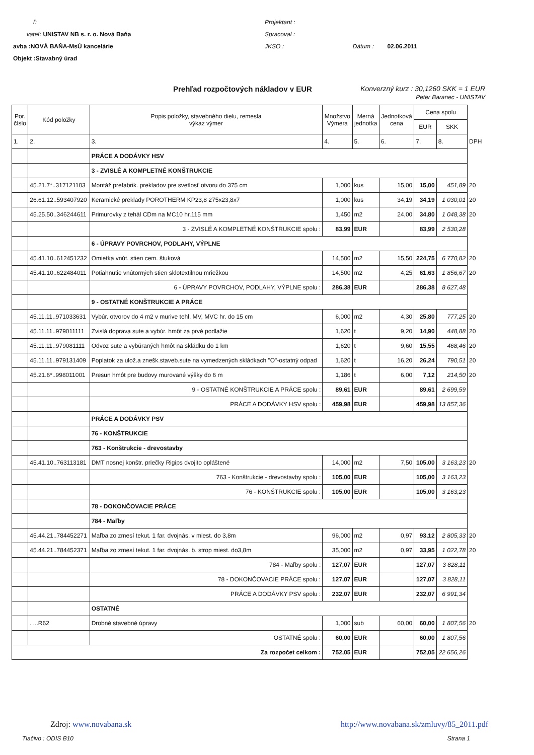ľ:
vateľ: UNISTAV NB s. r. o. Nová Baňa
avba :NOVÁ BAŇA-MsÚ kancelárie
Objekt :Stavabný úrad
Projektant :
Spracoval :
JKSO : Dátum : 02.06.2011
Prehľad rozpočtových nákladov v EUR Konverzný kurz : 30,1260 SKK = 1 EUR
Peter Baranec - UNISTAV
| Por. číslo | Kód položky | Popis položky, stavebného dielu, remesla výkaz výmer | Množstvo Výmera | Merná jednotka | Jednotková cena | Cena spolu | | |
| --- | --- | --- | --- | --- | --- | --- | --- | --- |
| | | | | | | EUR | SKK | |
| 1. | 2. | 3. | 4. | 5. | 6. | 7. | 8. | DPH |
| | | PRÁCE A DODÁVKY HSV | | | | | | |
| | | 3 - ZVISLÉ A KOMPLETNÉ KONŠTRUKCIE | | | | | | |
| | 45.21.7*..317121103 | Montáž prefabrik. prekladov pre svetlosť otvoru do 375 cm | 1,000 | kus | 15,00 | 15,00 | 451,89 | 20 |
| | 26.61.12..593407920 | Keramické preklady POROTHERM KP23,8 275x23,8x7 | 1,000 | kus | 34,19 | 34,19 | 1 030,01 | 20 |
| | 45.25.50..346244611 | Primurovky z tehál CDm na MC10 hr.115 mm | 1,450 | m2 | 24,00 | 34,80 | 1 048,38 | 20 |
| | | 3 - ZVISLÉ A KOMPLETNÉ KONŠTRUKCIE spolu : | 83,99 | EUR | | 83,99 | 2 530,28 | |
| | | 6 - ÚPRAVY POVRCHOV, PODLAHY, VÝPLNE | | | | | | |
| | 45.41.10..612451232 | Omietka vnút. stien cem. štuková | 14,500 | m2 | 15,50 | 224,75 | 6 770,82 | 20 |
| | 45.41.10..622484011 | Potiahnutie vnútorných stien sklotextilnou mriežkou | 14,500 | m2 | 4,25 | 61,63 | 1 856,67 | 20 |
| | | 6 - ÚPRAVY POVRCHOV, PODLAHY, VÝPLNE spolu : | 286,38 | EUR | | 286,38 | 8 627,48 | |
| | | 9 - OSTATNÉ KONŠTRUKCIE A PRÁCE | | | | | | |
| | 45.11.11..971033631 | Vybúr. otvorov do 4 m2 v murive tehl. MV, MVC hr. do 15 cm | 6,000 | m2 | 4,30 | 25,80 | 777,25 | 20 |
| | 45.11.11..979011111 | Zvislá doprava sute a vybúr. hmôt za prvé podlažie | 1,620 | t | 9,20 | 14,90 | 448,88 | 20 |
| | 45.11.11..979081111 | Odvoz sute a vybúraných hmôt na skládku do 1 km | 1,620 | t | 9,60 | 15,55 | 468,46 | 20 |
| | 45.11.11..979131409 | Poplatok za ulož.a znešk.staveb.sute na vymedzených skládkach "O"-ostatný odpad | 1,620 | t | 16,20 | 26,24 | 790,51 | 20 |
| | 45.21.6*..998011001 | Presun hmôt pre budovy murované výšky do 6 m | 1,186 | t | 6,00 | 7,12 | 214,50 | 20 |
| | | 9 - OSTATNÉ KONŠTRUKCIE A PRÁCE spolu : | 89,61 | EUR | | 89,61 | 2 699,59 | |
| | | PRÁCE A DODÁVKY HSV spolu : | 459,98 | EUR | | 459,98 | 13 857,36 | |
| | | PRÁCE A DODÁVKY PSV | | | | | | |
| | | 76 - KONŠTRUKCIE | | | | | | |
| | | 763 - Konštrukcie - drevostavby | | | | | | |
| | 45.41.10..763113181 | DMT nosnej konštr. priečky Rigips dvojito opláštené | 14,000 | m2 | 7,50 | 105,00 | 3 163,23 | 20 |
| | | 763 - Konštrukcie - drevostavby spolu : | 105,00 | EUR | | 105,00 | 3 163,23 | |
| | | 76 - KONŠTRUKCIE spolu : | 105,00 | EUR | | 105,00 | 3 163,23 | |
| | | 78 - DOKONČOVACIE PRÁCE | | | | | | |
| | | 784 - Maľby | | | | | | |
| | 45.44.21..784452271 | Maľba zo zmesí tekut. 1 far. dvojnás. v miest. do 3,8m | 96,000 | m2 | 0,97 | 93,12 | 2 805,33 | 20 |
| | 45.44.21..784452371 | Maľba zo zmesí tekut. 1 far. dvojnás. b. strop miest. do3,8m | 35,000 | m2 | 0,97 | 33,95 | 1 022,78 | 20 |
| | | 784 - Maľby spolu : | 127,07 | EUR | | 127,07 | 3 828,11 | |
| | | 78 - DOKONČOVACIE PRÁCE spolu : | 127,07 | EUR | | 127,07 | 3 828,11 | |
| | | PRÁCE A DODÁVKY PSV spolu : | 232,07 | EUR | | 232,07 | 6 991,34 | |
| | | OSTATNÉ | | | | | | |
| | . ...R62 | Drobné stavebné úpravy | 1,000 | sub | 60,00 | 60,00 | 1 807,56 | 20 |
| | | OSTATNÉ spolu : | 60,00 | EUR | | 60,00 | 1 807,56 | |
| Za rozpočet celkom : | | | 752,05 | EUR | | 752,05 | 22 656,26 | |
Zdroj: www.novabana.sk http://www.novabana.sk/zmluvy/85_2011.pdf
Tlačivo : ODIS B10 Strana 1